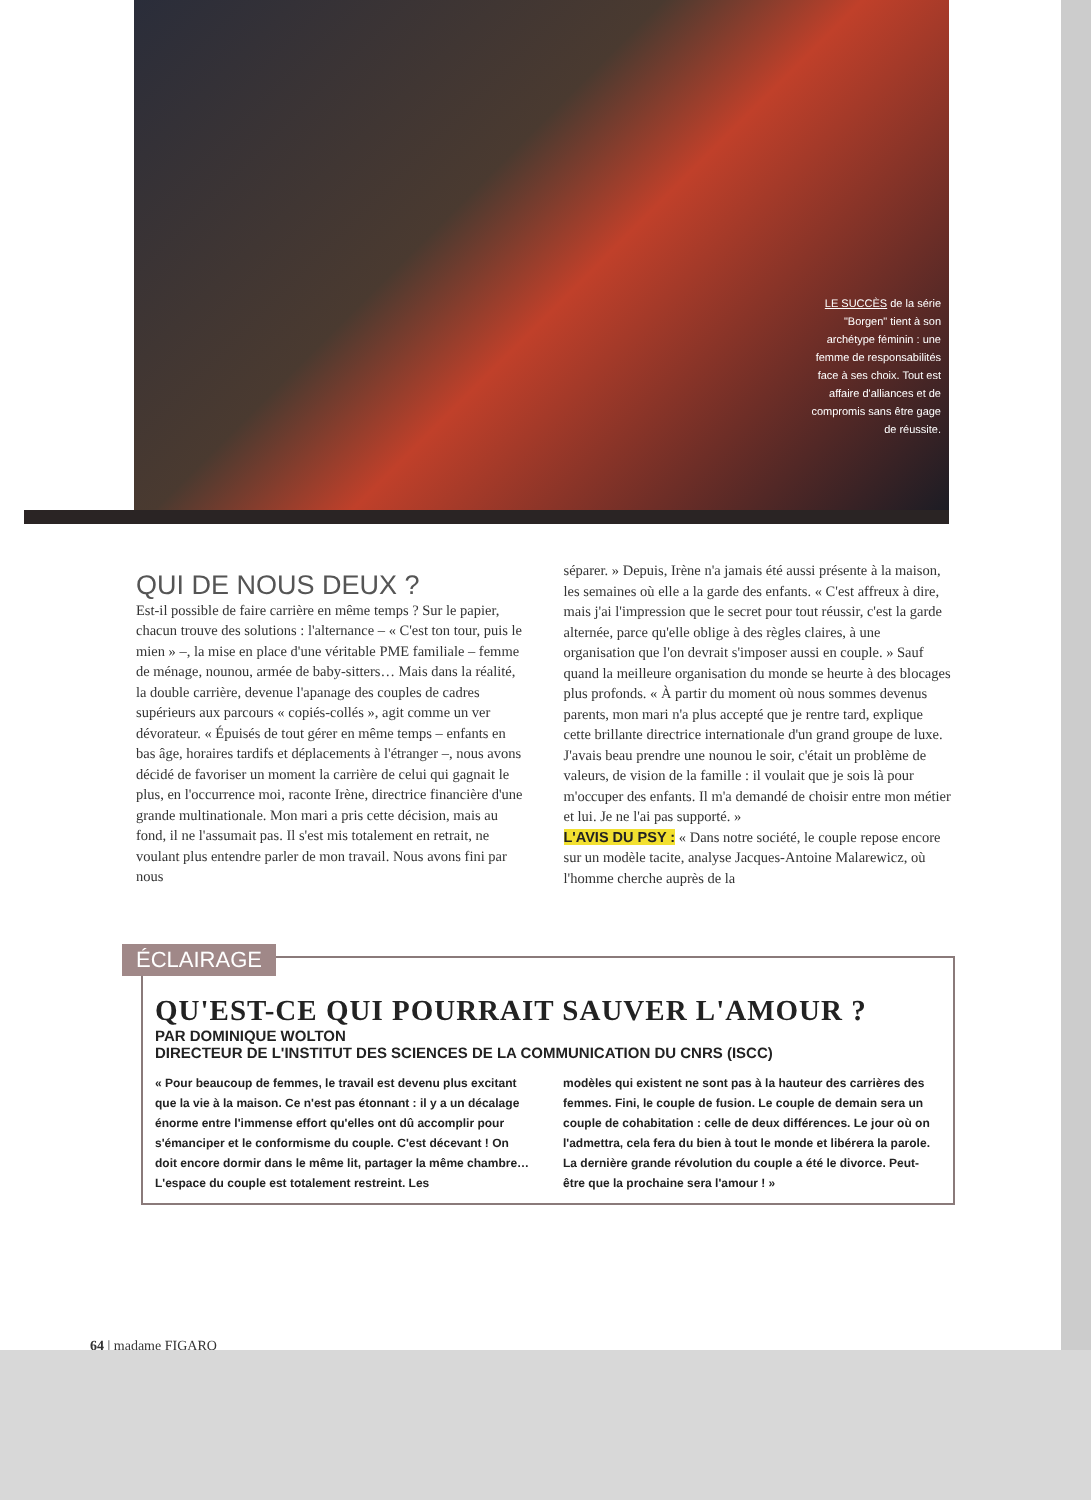LE SUCCÈS de la série "Borgen" tient à son archétype féminin : une femme de responsabilités face à ses choix. Tout est affaire d'alliances et de compromis sans être gage de réussite.
QUI DE NOUS DEUX ?
Est-il possible de faire carrière en même temps ? Sur le papier, chacun trouve des solutions : l'alternance – « C'est ton tour, puis le mien » –, la mise en place d'une véritable PME familiale – femme de ménage, nounou, armée de baby-sitters… Mais dans la réalité, la double carrière, devenue l'apanage des couples de cadres supérieurs aux parcours « copiés-collés », agit comme un ver dévorateur. « Épuisés de tout gérer en même temps – enfants en bas âge, horaires tardifs et déplacements à l'étranger –, nous avons décidé de favoriser un moment la carrière de celui qui gagnait le plus, en l'occurrence moi, raconte Irène, directrice financière d'une grande multinationale. Mon mari a pris cette décision, mais au fond, il ne l'assumait pas. Il s'est mis totalement en retrait, ne voulant plus entendre parler de mon travail. Nous avons fini par nous
séparer. » Depuis, Irène n'a jamais été aussi présente à la maison, les semaines où elle a la garde des enfants. « C'est affreux à dire, mais j'ai l'impression que le secret pour tout réussir, c'est la garde alternée, parce qu'elle oblige à des règles claires, à une organisation que l'on devrait s'imposer aussi en couple. » Sauf quand la meilleure organisation du monde se heurte à des blocages plus profonds. « À partir du moment où nous sommes devenus parents, mon mari n'a plus accepté que je rentre tard, explique cette brillante directrice internationale d'un grand groupe de luxe. J'avais beau prendre une nounou le soir, c'était un problème de valeurs, de vision de la famille : il voulait que je sois là pour m'occuper des enfants. Il m'a demandé de choisir entre mon métier et lui. Je ne l'ai pas supporté. »
L'AVIS DU PSY : « Dans notre société, le couple repose encore sur un modèle tacite, analyse Jacques-Antoine Malarewicz, où l'homme cherche auprès de la
QU'EST-CE QUI POURRAIT SAUVER L'AMOUR ?
PAR DOMINIQUE WOLTON
DIRECTEUR DE L'INSTITUT DES SCIENCES DE LA COMMUNICATION DU CNRS (ISCC)
« Pour beaucoup de femmes, le travail est devenu plus excitant que la vie à la maison. Ce n'est pas étonnant : il y a un décalage énorme entre l'immense effort qu'elles ont dû accomplir pour s'émanciper et le conformisme du couple. C'est décevant ! On doit encore dormir dans le même lit, partager la même chambre… L'espace du couple est totalement restreint. Les
modèles qui existent ne sont pas à la hauteur des carrières des femmes. Fini, le couple de fusion. Le couple de demain sera un couple de cohabitation : celle de deux différences. Le jour où on l'admettra, cela fera du bien à tout le monde et libérera la parole. La dernière grande révolution du couple a été le divorce. Peut-être que la prochaine sera l'amour ! »
ÉCLAIRAGE
64 | madame FIGARO